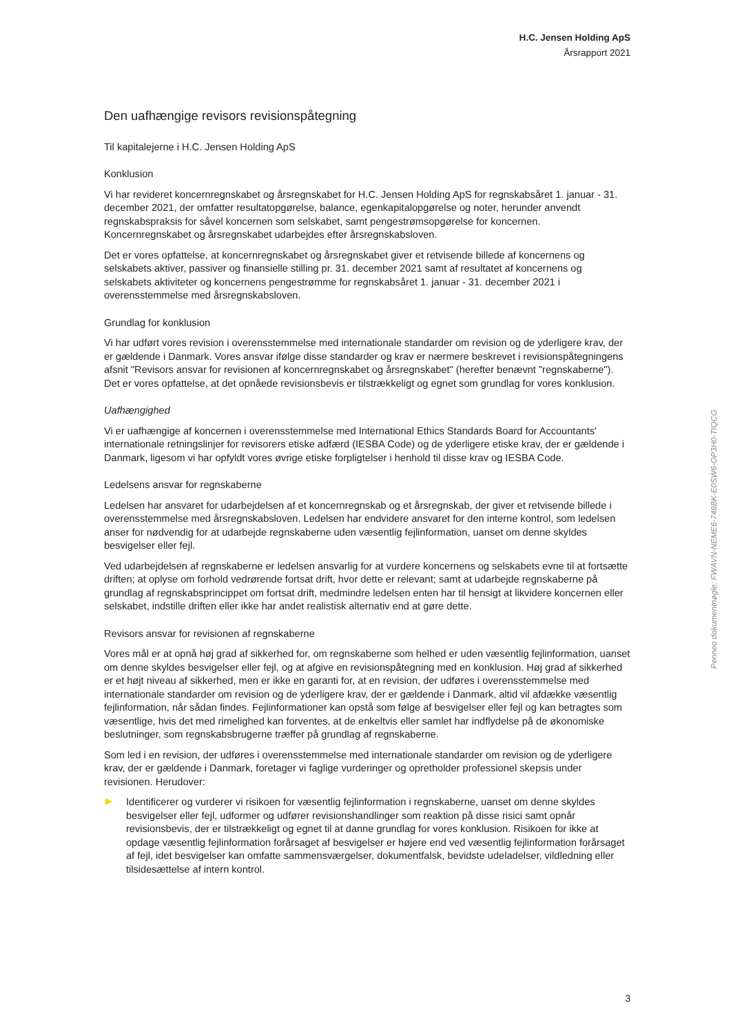H.C. Jensen Holding ApS
Årsrapport 2021
Den uafhængige revisors revisionspåtegning
Til kapitalejerne i H.C. Jensen Holding ApS
Konklusion
Vi har revideret koncernregnskabet og årsregnskabet for H.C. Jensen Holding ApS for regnskabsåret 1. januar - 31. december 2021, der omfatter resultatopgørelse, balance, egenkapitalopgørelse og noter, herunder anvendt regnskabspraksis for såvel koncernen som selskabet, samt pengestrømsopgørelse for koncernen. Koncernregnskabet og årsregnskabet udarbejdes efter årsregnskabsloven.
Det er vores opfattelse, at koncernregnskabet og årsregnskabet giver et retvisende billede af koncernens og selskabets aktiver, passiver og finansielle stilling pr. 31. december 2021 samt af resultatet af koncernens og selskabets aktiviteter og koncernens pengestrømme for regnskabsåret 1. januar - 31. december 2021 i overensstemmelse med årsregnskabsloven.
Grundlag for konklusion
Vi har udført vores revision i overensstemmelse med internationale standarder om revision og de yderligere krav, der er gældende i Danmark. Vores ansvar ifølge disse standarder og krav er nærmere beskrevet i revisionspåtegningens afsnit "Revisors ansvar for revisionen af koncernregnskabet og årsregnskabet" (herefter benævnt "regnskaberne"). Det er vores opfattelse, at det opnåede revisionsbevis er tilstrækkeligt og egnet som grundlag for vores konklusion.
Uafhængighed
Vi er uafhængige af koncernen i overensstemmelse med International Ethics Standards Board for Accountants' internationale retningslinjer for revisorers etiske adfærd (IESBA Code) og de yderligere etiske krav, der er gældende i Danmark, ligesom vi har opfyldt vores øvrige etiske forpligtelser i henhold til disse krav og IESBA Code.
Ledelsens ansvar for regnskaberne
Ledelsen har ansvaret for udarbejdelsen af et koncernregnskab og et årsregnskab, der giver et retvisende billede i overensstemmelse med årsregnskabsloven. Ledelsen har endvidere ansvaret for den interne kontrol, som ledelsen anser for nødvendig for at udarbejde regnskaberne uden væsentlig fejlinformation, uanset om denne skyldes besvigelser eller fejl.
Ved udarbejdelsen af regnskaberne er ledelsen ansvarlig for at vurdere koncernens og selskabets evne til at fortsætte driften; at oplyse om forhold vedrørende fortsat drift, hvor dette er relevant; samt at udarbejde regnskaberne på grundlag af regnskabsprincippet om fortsat drift, medmindre ledelsen enten har til hensigt at likvidere koncernen eller selskabet, indstille driften eller ikke har andet realistisk alternativ end at gøre dette.
Revisors ansvar for revisionen af regnskaberne
Vores mål er at opnå høj grad af sikkerhed for, om regnskaberne som helhed er uden væsentlig fejlinformation, uanset om denne skyldes besvigelser eller fejl, og at afgive en revisionspåtegning med en konklusion. Høj grad af sikkerhed er et højt niveau af sikkerhed, men er ikke en garanti for, at en revision, der udføres i overensstemmelse med internationale standarder om revision og de yderligere krav, der er gældende i Danmark, altid vil afdække væsentlig fejlinformation, når sådan findes. Fejlinformationer kan opstå som følge af besvigelser eller fejl og kan betragtes som væsentlige, hvis det med rimelighed kan forventes, at de enkeltvis eller samlet har indflydelse på de økonomiske beslutninger, som regnskabsbrugerne træffer på grundlag af regnskaberne.
Som led i en revision, der udføres i overensstemmelse med internationale standarder om revision og de yderligere krav, der er gældende i Danmark, foretager vi faglige vurderinger og opretholder professionel skepsis under revisionen. Herudover:
Identificerer og vurderer vi risikoen for væsentlig fejlinformation i regnskaberne, uanset om denne skyldes besvigelser eller fejl, udformer og udfører revisionshandlinger som reaktion på disse risici samt opnår revisionsbevis, der er tilstrækkeligt og egnet til at danne grundlag for vores konklusion. Risikoen for ikke at opdage væsentlig fejlinformation forårsaget af besvigelser er højere end ved væsentlig fejlinformation forårsaget af fejl, idet besvigelser kan omfatte sammensværgelser, dokumentfalsk, bevidste udeladelser, vildledning eller tilsidesættelse af intern kontrol.
Penneo dokumentnøgle: FWAVN-NEME6-748BK-E0SW6-OP3H0-TIQCG
3